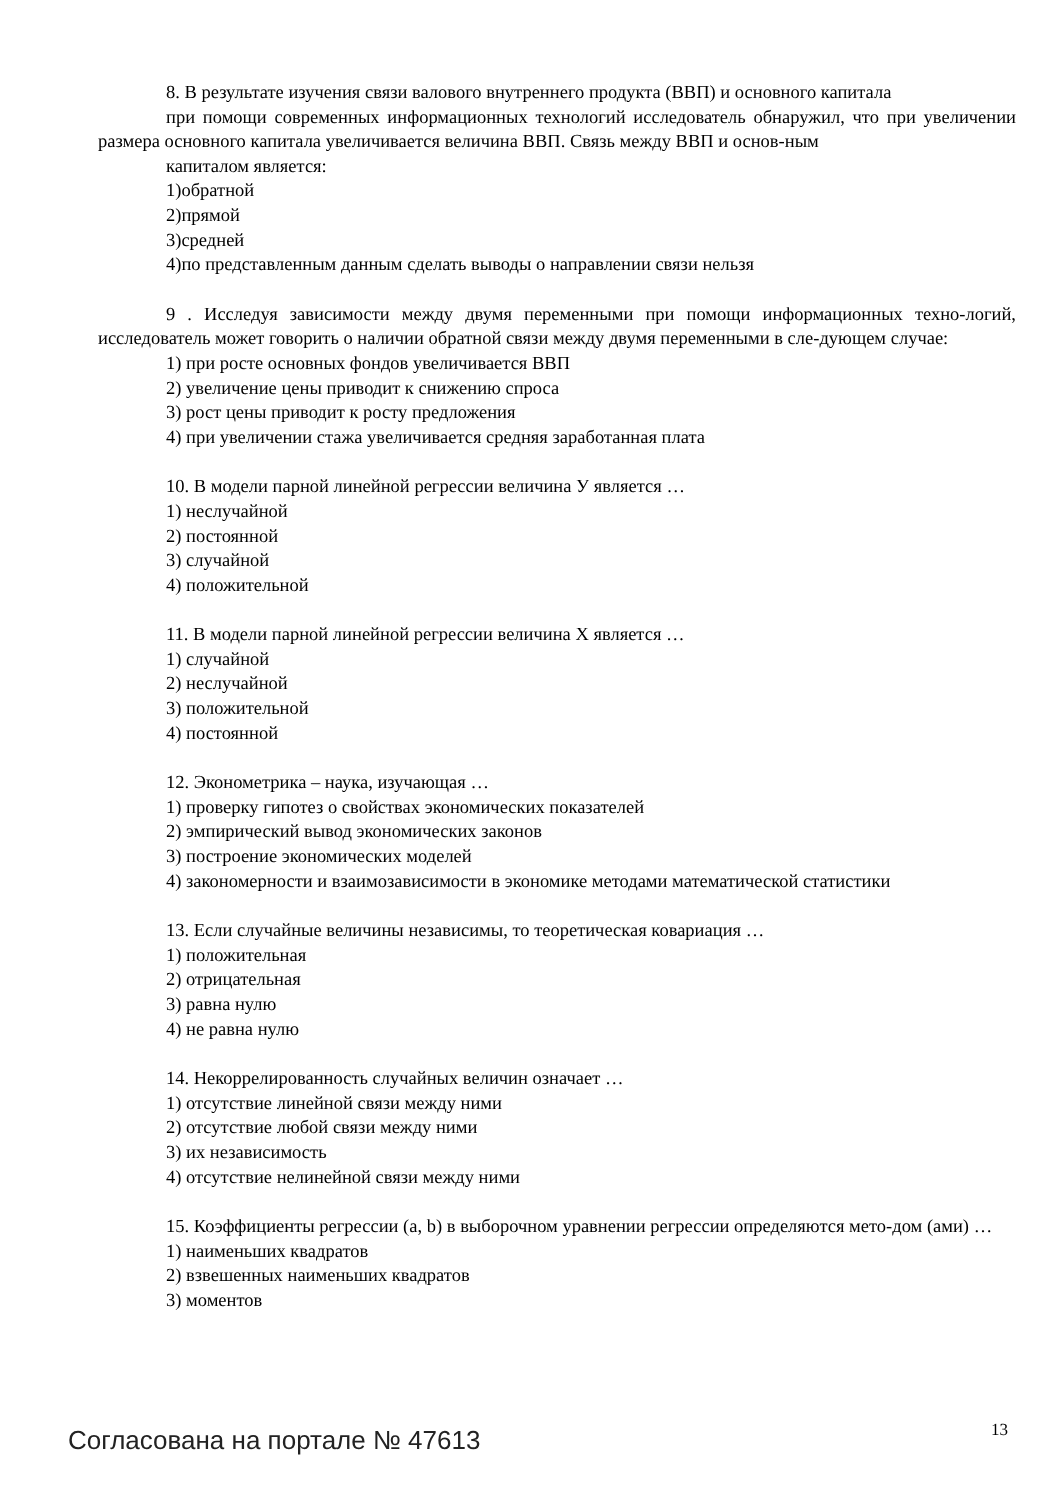8. В результате изучения связи валового внутреннего продукта (ВВП) и основного капитала
при помощи современных информационных технологий исследователь обнаружил, что при увеличении размера основного капитала увеличивается величина ВВП. Связь между ВВП и основ-ным
капиталом является:
1)обратной
2)прямой
3)средней
4)по представленным данным сделать выводы о направлении связи нельзя
9 . Исследуя зависимости между двумя переменными при помощи информационных техно-логий, исследователь может говорить о наличии обратной связи между двумя переменными в сле-дующем случае:
1) при росте основных фондов увеличивается ВВП
2) увеличение цены приводит к снижению спроса
3) рост цены приводит к росту предложения
4) при увеличении стажа увеличивается средняя заработанная плата
10. В модели парной линейной регрессии величина У является …
1) неслучайной
2) постоянной
3) случайной
4) положительной
11. В модели парной линейной регрессии величина Х является …
1) случайной
2) неслучайной
3) положительной
4) постоянной
12. Эконометрика – наука, изучающая …
1) проверку гипотез о свойствах экономических показателей
2) эмпирический вывод экономических законов
3) построение экономических моделей
4) закономерности и взаимозависимости в экономике методами математической статистики
13. Если случайные величины независимы, то теоретическая ковариация …
1) положительная
2) отрицательная
3) равна нулю
4) не равна нулю
14. Некоррелированность случайных величин означает …
1) отсутствие линейной связи между ними
2) отсутствие любой связи между ними
3) их независимость
4) отсутствие нелинейной связи между ними
15. Коэффициенты регрессии (a, b) в выборочном уравнении регрессии определяются мето-дом (ами) …
1) наименьших квадратов
2) взвешенных наименьших квадратов
3) моментов
Согласована на портале № 47613 13